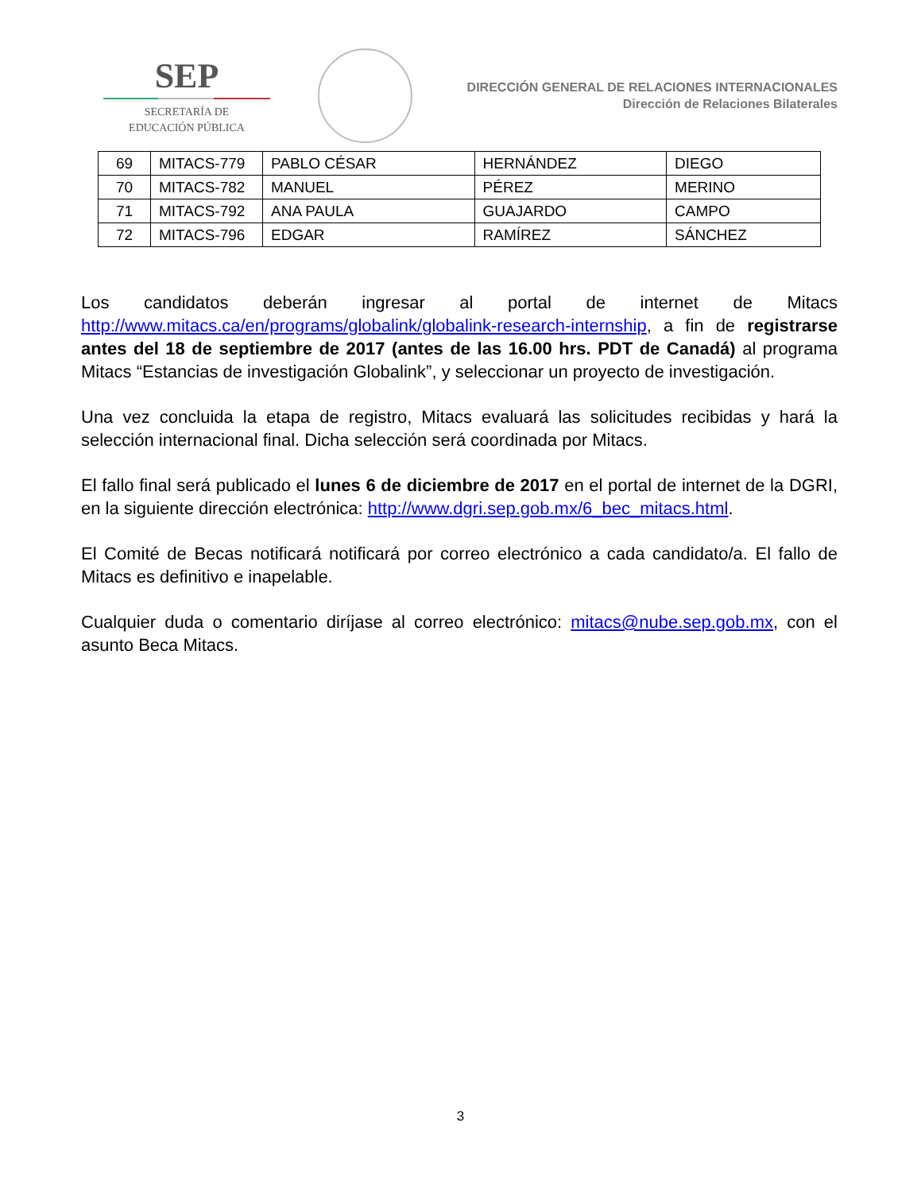SEP
SECRETARÍA DE
EDUCACIÓN PÚBLICA
DIRECCIÓN GENERAL DE RELACIONES INTERNACIONALES
Dirección de Relaciones Bilaterales
| 69 | MITACS-779 | PABLO CÉSAR | HERNÁNDEZ | DIEGO |
| 70 | MITACS-782 | MANUEL | PÉREZ | MERINO |
| 71 | MITACS-792 | ANA PAULA | GUAJARDO | CAMPO |
| 72 | MITACS-796 | EDGAR | RAMÍREZ | SÁNCHEZ |
Los candidatos deberán ingresar al portal de internet de Mitacs http://www.mitacs.ca/en/programs/globalink/globalink-research-internship, a fin de registrarse antes del 18 de septiembre de 2017 (antes de las 16.00 hrs. PDT de Canadá) al programa Mitacs “Estancias de investigación Globalink”, y seleccionar un proyecto de investigación.
Una vez concluida la etapa de registro, Mitacs evaluará las solicitudes recibidas y hará la selección internacional final. Dicha selección será coordinada por Mitacs.
El fallo final será publicado el lunes 6 de diciembre de 2017 en el portal de internet de la DGRI, en la siguiente dirección electrónica: http://www.dgri.sep.gob.mx/6_bec_mitacs.html.
El Comité de Becas notificará notificará por correo electrónico a cada candidato/a. El fallo de Mitacs es definitivo e inapelable.
Cualquier duda o comentario diríjase al correo electrónico: mitacs@nube.sep.gob.mx, con el asunto Beca Mitacs.
3